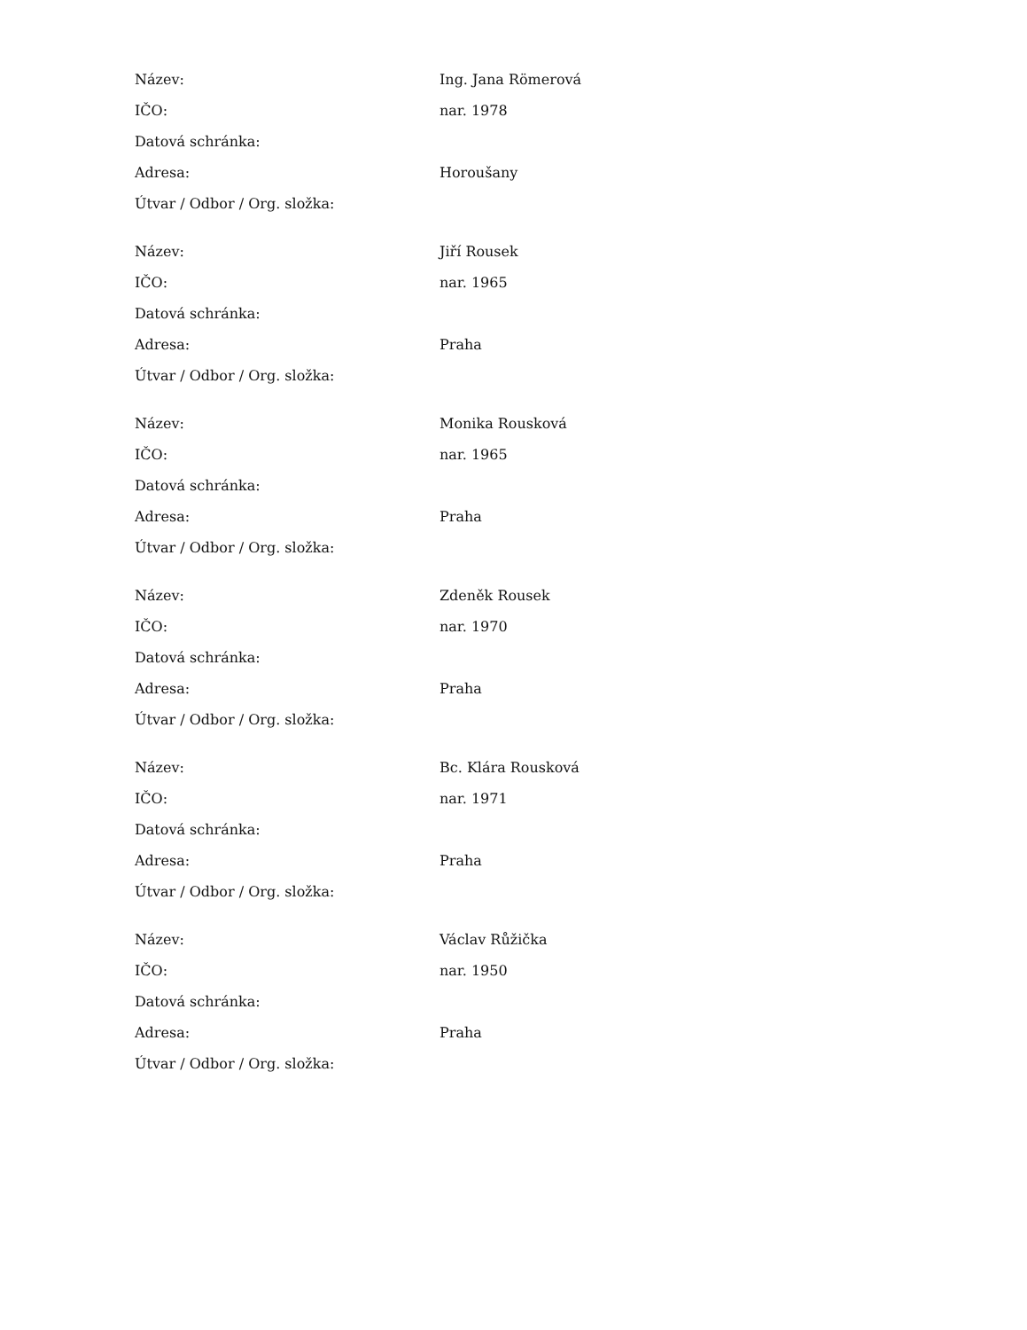| Název: | Ing. Jana Römerová |
| IČO: | nar. 1978 |
| Datová schránka: | |
| Adresa: | Horoušany |
| Útvar / Odbor / Org. složka: | |
| Název: | Jiří Rousek |
| IČO: | nar. 1965 |
| Datová schránka: | |
| Adresa: | Praha |
| Útvar / Odbor / Org. složka: | |
| Název: | Monika Rousková |
| IČO: | nar. 1965 |
| Datová schránka: | |
| Adresa: | Praha |
| Útvar / Odbor / Org. složka: | |
| Název: | Zdeněk Rousek |
| IČO: | nar. 1970 |
| Datová schránka: | |
| Adresa: | Praha |
| Útvar / Odbor / Org. složka: | |
| Název: | Bc. Klára Rousková |
| IČO: | nar. 1971 |
| Datová schránka: | |
| Adresa: | Praha |
| Útvar / Odbor / Org. složka: | |
| Název: | Václav Růžička |
| IČO: | nar. 1950 |
| Datová schránka: | |
| Adresa: | Praha |
| Útvar / Odbor / Org. složka: | |